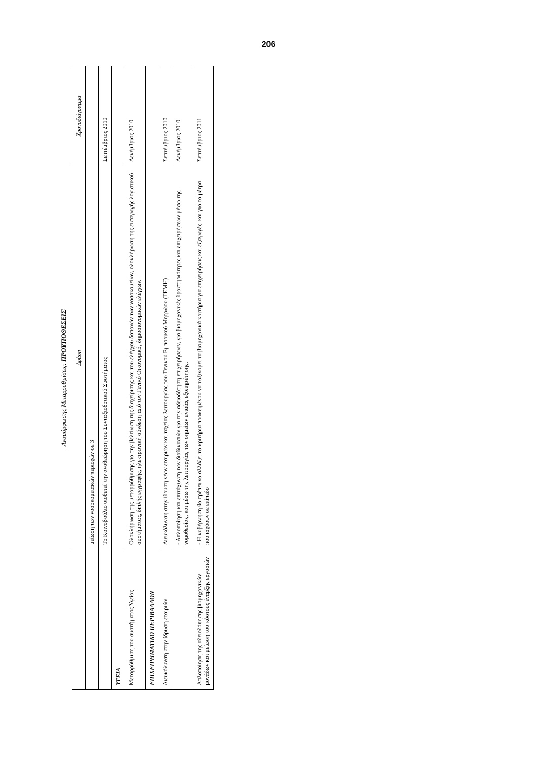206
Αναμόρφωσης Μεταρρυθμίσεις: ΠΡΟΥΠΟΘΕΣΕΙΣ
| | Δράση | Χρονοδιάγραμμα |
| --- | --- | --- |
| | μείωση των νοσοκομειακών περιοχών σε 3 | |
| | Το Κοινοβούλιο υιοθετεί την αναθεώρηση του Συνταξιοδοτικού Συστήματος | Σεπτέμβριος 2010 |
| ΥΓΕΙΑ | | |
| Μεταρρύθμιση του συστήματος Υγείας | Ολοκλήρωση της μεταρρύθμισης για την βελτίωση της διαχείρισης και του ελέγχου δαπανών των νοσοκομείων, ολοκλήρωση της εισαγωγής λογιστικού συστήματος, διπλής εγγραφής, ηλεκτρονική σύνδεση από τον Γενικό Οικονομικό, δημοσιονομικών ελέγχων. | Δεκέμβριος 2010 |
| ΕΠΙΧΕΙΡΗΜΑΤΙΚΟ ΠΕΡΙΒΑΛΛΟΝ | | |
| Διευκόλυνση στην ίδρυση εταιριών | Διευκόλυνση στην ίδρυση νέων εταιριών και ταχείας λειτουργίας του Γενικού Εμπορικού Μητρώου (ΓΕΜΗ) | Σεπτέμβριος 2010 |
| | - Απλοποίηση και επιτάχυνση των διαδικασιών για την αδειοδότηση επιχειρήσεων, για βιομηχανικές δραστηριότητες και επιχειρήσεων μέσω της νομοθεσίας, και μέσω της λειτουργίας των σημείων ενιαίας εξυπηρέτησης. | Δεκέμβριος 2010 |
| Απλοποίηση της αδειοδότησης βιομηχανικών μονάδων και μείωση του κόστους έναρξης εργασιών | - Η κυβέρνηση θα πρέπει να αλλάξει τα κριτήρια προκειμένου να ταξινομεί τα βιομηχανικά κριτήρια για επιχειρήσεις και εξαγωγές, και για τα μέτρα που ισχύουν σε επίπεδο | Σεπτέμβριος 2011 |